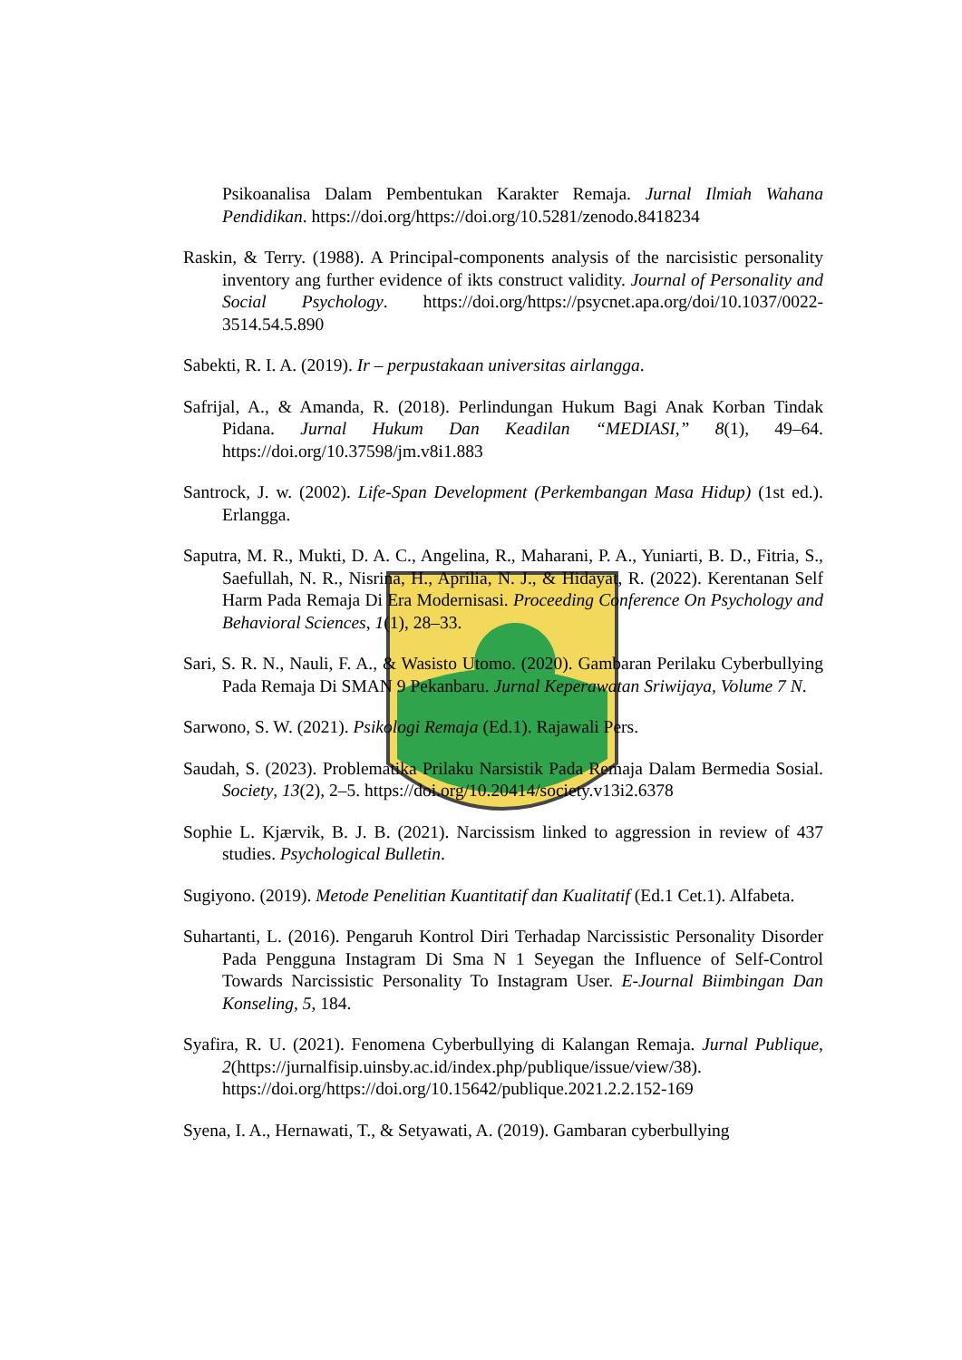Psikoanalisa Dalam Pembentukan Karakter Remaja. Jurnal Ilmiah Wahana Pendidikan. https://doi.org/https://doi.org/10.5281/zenodo.8418234
Raskin, & Terry. (1988). A Principal-components analysis of the narcisistic personality inventory ang further evidence of ikts construct validity. Journal of Personality and Social Psychology. https://doi.org/https://psycnet.apa.org/doi/10.1037/0022-3514.54.5.890
Sabekti, R. I. A. (2019). Ir – perpustakaan universitas airlangga.
Safrijal, A., & Amanda, R. (2018). Perlindungan Hukum Bagi Anak Korban Tindak Pidana. Jurnal Hukum Dan Keadilan “MEDIASI,” 8(1), 49–64. https://doi.org/10.37598/jm.v8i1.883
Santrock, J. w. (2002). Life-Span Development (Perkembangan Masa Hidup) (1st ed.). Erlangga.
Saputra, M. R., Mukti, D. A. C., Angelina, R., Maharani, P. A., Yuniarti, B. D., Fitria, S., Saefullah, N. R., Nisrina, H., Aprilia, N. J., & Hidayat, R. (2022). Kerentanan Self Harm Pada Remaja Di Era Modernisasi. Proceeding Conference On Psychology and Behavioral Sciences, 1(1), 28–33.
Sari, S. R. N., Nauli, F. A., & Wasisto Utomo. (2020). Gambaran Perilaku Cyberbullying Pada Remaja Di SMAN 9 Pekanbaru. Jurnal Keperawatan Sriwijaya, Volume 7 N.
Sarwono, S. W. (2021). Psikologi Remaja (Ed.1). Rajawali Pers.
Saudah, S. (2023). Problematika Prilaku Narsistik Pada Remaja Dalam Bermedia Sosial. Society, 13(2), 2–5. https://doi.org/10.20414/society.v13i2.6378
Sophie L. Kjærvik, B. J. B. (2021). Narcissism linked to aggression in review of 437 studies. Psychological Bulletin.
Sugiyono. (2019). Metode Penelitian Kuantitatif dan Kualitatif (Ed.1 Cet.1). Alfabeta.
Suhartanti, L. (2016). Pengaruh Kontrol Diri Terhadap Narcissistic Personality Disorder Pada Pengguna Instagram Di Sma N 1 Seyegan the Influence of Self-Control Towards Narcissistic Personality To Instagram User. E-Journal Biimbingan Dan Konseling, 5, 184.
Syafira, R. U. (2021). Fenomena Cyberbullying di Kalangan Remaja. Jurnal Publique, 2(https://jurnalfisip.uinsby.ac.id/index.php/publique/issue/view/38). https://doi.org/https://doi.org/10.15642/publique.2021.2.2.152-169
Syena, I. A., Hernawati, T., & Setyawati, A. (2019). Gambaran cyberbullying